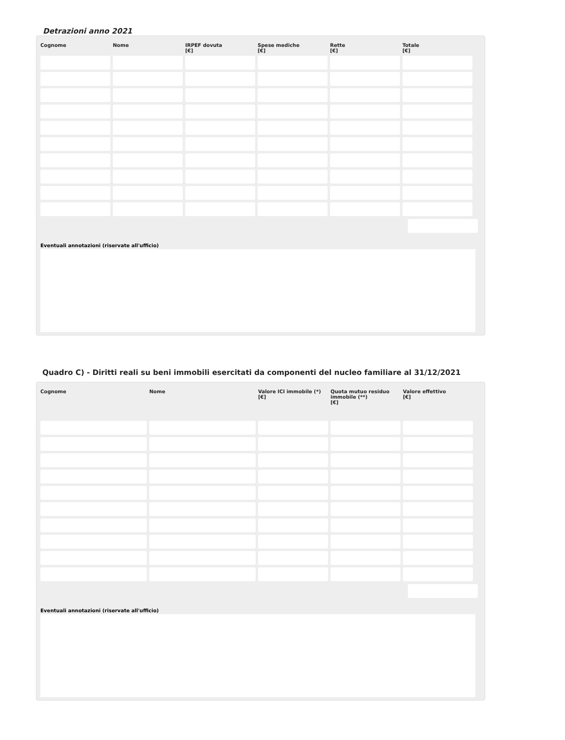Detrazioni anno 2021
| Cognome | Nome | IRPEF dovuta [€] | Spese mediche [€] | Rette [€] | Totale [€] |
| --- | --- | --- | --- | --- | --- |
Eventuali annotazioni (riservate all'ufficio)
Quadro C) - Diritti reali su beni immobili esercitati da componenti del nucleo familiare al 31/12/2021
| Cognome | Nome | Valore ICI immobile (*) [€] | Quota mutuo residuo immobile (**) [€] | Valore effettivo [€] |
| --- | --- | --- | --- | --- |
Eventuali annotazioni (riservate all'ufficio)